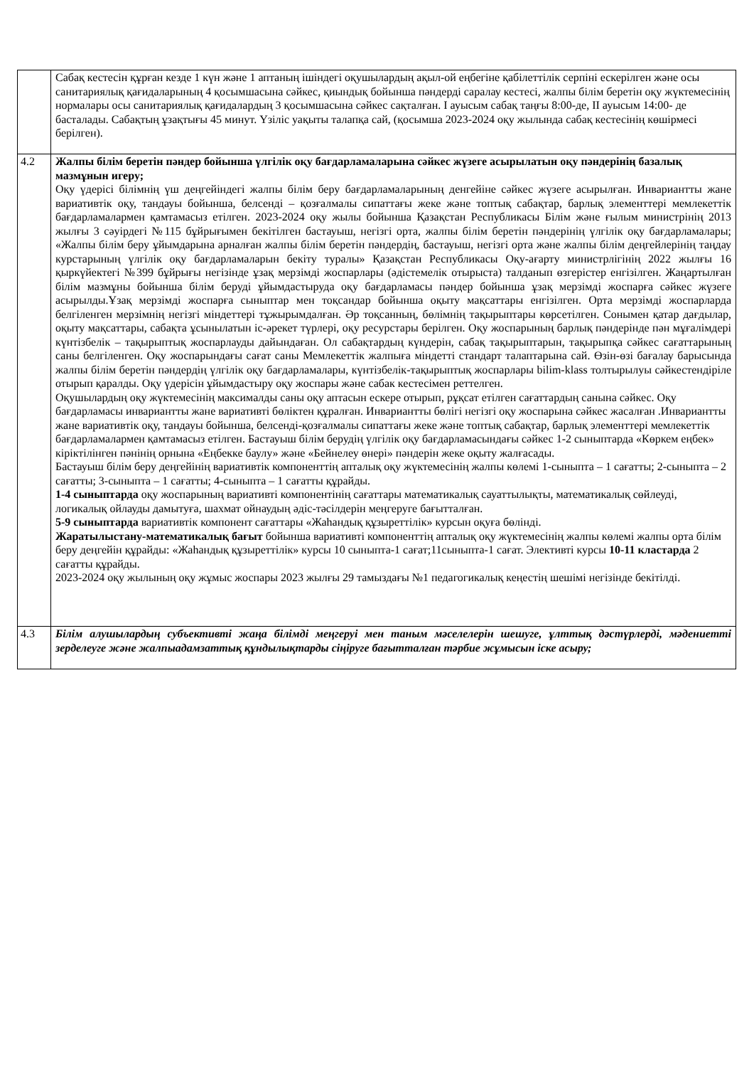| | Сабақ кестесін құрған кезде 1 күн және 1 аптаның ішіндегі оқушылардың ақыл-ой еңбегіне қабілеттілік серпіні ескерілген және осы санитариялық қағидаларының 4 қосымшасына сәйкес, қиындық бойынша пәндерді саралау кестесі, жалпы білім беретін оқу жүктемесінің нормалары осы санитариялық қағидалардың 3 қосымшасына сәйкес сақталған. І ауысым сабақ таңғы 8:00-де, ІІ ауысым 14:00- де басталады. Сабақтың ұзақтығы 45 минут. Үзіліс уақыты талапқа сай, (қосымша 2023-2024 оқу жылында сабақ кестесінің көшірмесі берілген). |
| 4.2 | Жалпы білім беретін пәндер бойынша үлгілік оқу бағдарламаларына сәйкес жүзеге асырылатын оқу пәндерінің базалық мазмұнын игеру; Оқу үдерісі білімнің үш деңгейіндегі жалпы білім беру бағдарламаларының денгейіне сәйкес жүзеге асырылған. Инвариантты жане вариативтік оқу, тандауы бойынша, белсенді – қозғалмалы сипаттағы жеке және топтық сабақтар, барлық элементтері мемлекеттік бағдарламалармен қамтамасыз етілген. 2023-2024 оқу жылы бойынша Қазақстан Республикасы Білім және ғылым министрінің 2013 жылғы 3 сәуірдегі №115 бұйрығымен бекітілген бастауыш, негізгі орта, жалпы білім беретін пәндерінің үлгілік оқу бағдарламалары; «Жалпы білім беру ұйымдарына арналған жалпы білім беретін пәндердің, бастауыш, негізгі орта және жалпы білім деңгейлерінің таңдау курстарының үлгілік оқу бағдарламаларын бекіту туралы» Қазақстан Республикасы Оқу-ағарту министрлігінің 2022 жылғы 16 қыркүйектегі №399 бұйрығы негізінде ұзақ мерзімді жоспарлары (әдістемелік отырыста) талданып өзгерістер енгізілген. Жаңартылған білім мазмұны бойынша білім беруді ұйымдастыруда оқу бағдарламасы пәндер бойынша ұзақ мерзімді жоспарға сәйкес жүзеге асырылды.Ұзақ мерзімді жоспарға сыныптар мен тоқсандар бойынша оқыту мақсаттары енгізілген. Орта мерзімді жоспарларда белгіленген мерзімнің негізгі міндеттері тұжырымдалған. Әр тоқсанның, бөлімнің тақырыптары көрсетілген. Сонымен қатар дағдылар, оқыту мақсаттары, сабақта ұсынылатын іс-әрекет түрлері, оқу ресурстары берілген. Оқу жоспарының барлық пәндерінде пән мұғалімдері күнтізбелік – тақырыптық жоспарлауды дайындаған. Ол сабақтардың күндерін, сабақ тақырыптарын, тақырыпқа сәйкес сағаттарының саны белгіленген. Оқу жоспарындағы сағат саны Мемлекеттік жалпыға міндетті стандарт талаптарына сай. Өзін-өзі бағалау барысында жалпы білім беретін пәндердің үлгілік оқу бағдарламалары, күнтізбелік-тақырыптық жоспарлары bilim-klass толтырылуы сәйкестендіріле отырып қаралды. Оқу үдерісін ұйымдастыру оқу жоспары және сабак кестесімен реттелген. Оқушылардың оқу жүктемесінің максималды саны оқу аптасын ескере отырып, рұқсат етілген сағаттардың санына сәйкес. Оқу бағдарламасы инвариантты жане вариативті бөліктен құралған. Инвариантты бөлігі негізгі оқу жоспарына сәйкес жасалған .Инвариантты жане вариативтік оқу, тандауы бойынша, белсенді-қозғалмалы сипаттағы жеке және топтық сабақтар, барлық элементтері мемлекеттік бағдарламалармен қамтамасыз етілген. Бастауыш білім берудің үлгілік оқу бағдарламасындағы сәйкес 1-2 сыныптарда «Көркем еңбек» кіріктілінген пәнінің орнына «Еңбекке баулу» және «Бейнелеу өнері» пәндерін жеке оқыту жалғасады. Бастауыш білім беру деңгейінің вариативтік компоненттің апталық оқу жүктемесінің жалпы көлемі 1-сыныпта – 1 сағатты; 2-сыныпта – 2 сағатты; 3-сыныпта – 1 сағатты; 4-сыныпта – 1 сағатты құрайды. 1-4 сыныптарда оқу жоспарының вариативті компонентінің сағаттары математикалық сауаттылықты, математикалық сөйлеуді, логикалық ойлауды дамытуға, шахмат ойнаудың әдіс-тәсілдерін меңгеруге бағытталған. 5-9 сыныптарда вариативтік компонент сағаттары «Жаһандық құзыреттілік» курсын оқуға бөлінді. Жаратылыстану-математикалық бағыт бойынша вариативті компоненттің апталық оқу жүктемесінің жалпы көлемі жалпы орта білім беру деңгейін құрайды: «Жаһандық құзыреттілік» курсы 10 сыныпта-1 сағат;11сыныпта-1 сағат. Элективті курсы 10-11 кластарда 2 сағатты құрайды. 2023-2024 оқу жылының оқу жұмыс жоспары 2023 жылғы 29 тамыздағы №1 педагогикалық кеңестің шешімі негізінде бекітілді. |
| 4.3 | Білім алушылардың субъективті жаңа білімді меңгеруі мен таным мәселелерін шешуге, ұлттық дәстүрлерді, мәдениетті зерделеуге және жалпыадамзаттық құндылықтарды сіңіруге бағытталған тәрбие жұмысын іске асыру; |